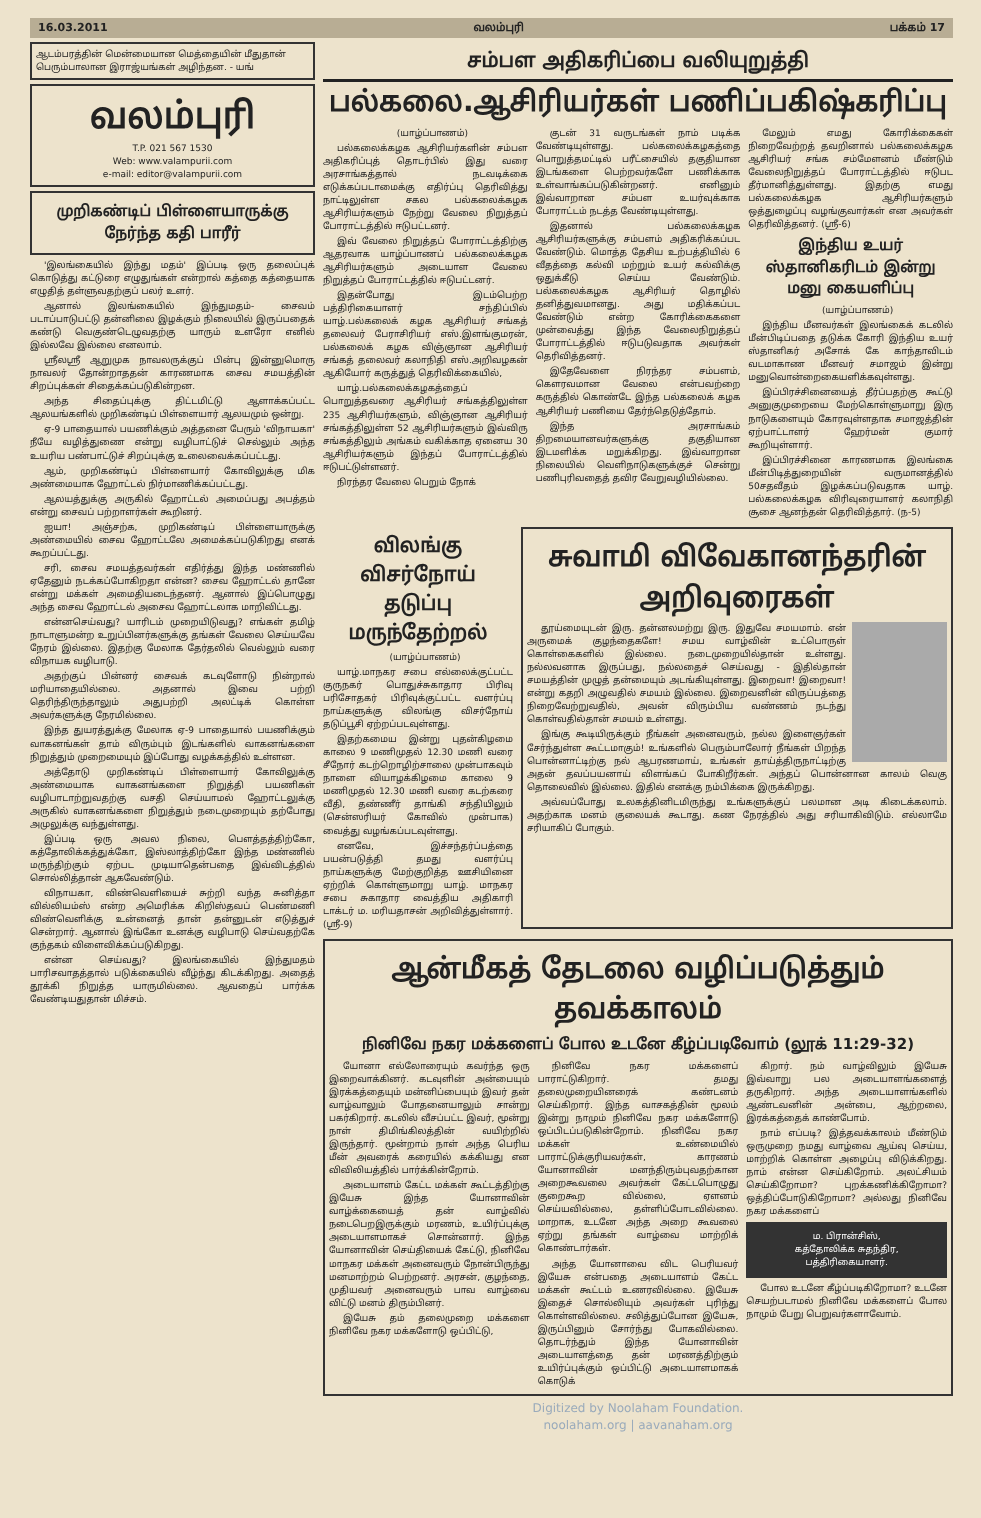16.03.2011 வலம்புரி பக்கம் 17
ஆடம்பரத்தின் மென்மையான மெத்தையின் மீதுதான் பெரும்பாலான இராஜ்யங்கள் அழிந்தன. - யங்
வலம்புரி
T.P. 021 567 1530
Web: www.valampurii.com
e-mail: editor@valampurii.com
முறிகண்டிப் பிள்ளையாருக்கு நேர்ந்த கதி பாரீர்
'இலங்கையில் இந்து மதம்' இப்படி ஒரு தலைப்புக் கொடுத்து கட்டுரை எழுதுங்கள் என்றால் கத்தை கத்தையாக எழுதித் தள்ளுவதற்குப் பலர் உளர்.
ஆனால் இலங்கையில் இந்துமதம்- சைவம் படாப்பாடுபட்டு தன்னிலை இழக்கும் நிலையில் இருப்பதைக் கண்டு வெகுண்டெழுவதற்கு யாரும் உளரோ எனில் இல்லவே இல்லை எனலாம்.
ஸ்ரீலஸ்ரீ ஆறுமுக நாவலருக்குப் பின்பு இன்னுமொரு நாவலர் தோன்றாததன் காரணமாக சைவ சமயத்தின் சிறப்புக்கள் சிதைக்கப்படுகின்றன.
அந்த சிதைப்புக்கு திட்டமிட்டு ஆளாக்கப்பட்ட ஆலயங்களில் முறிகண்டிப் பிள்ளையார் ஆலயமும் ஒன்று.
ஏ-9 பாதையால் பயணிக்கும் அத்தனை பேரும் 'விநாயகா' நீயே வழித்துணை என்று வழிபாட்டுச் செல்லும் அந்த உயரிய பண்பாட்டுச் சிறப்புக்கு உலைவைக்கப்பட்டது.
ஆம், முறிகண்டிப் பிள்ளையார் கோவிலுக்கு மிக அண்மையாக ஹோட்டல் நிர்மாணிக்கப்பட்டது.
ஆலயத்துக்கு அருகில் ஹோட்டல் அமைப்பது அபத்தம் என்று சைவப் பற்றாளர்கள் கூறினர்.
ஐயா! அஞ்சற்க, முறிகண்டிப் பிள்ளையாருக்கு அண்மையில் சைவ ஹோட்டலே அமைக்கப்படுகிறது எனக் கூறப்பட்டது.
சரி, சைவ சமயத்தவர்கள் எதிர்த்து இந்த மண்ணில் ஏதேனும் நடக்கப்போகிறதா என்ன? சைவ ஹோட்டல் தானே என்று மக்கள் அமைதியடைந்தனர். ஆனால் இப்பொழுது அந்த சைவ ஹோட்டல் அசைவ ஹோட்டலாக மாறிவிட்டது.
என்னசெய்வது? யாரிடம் முறையிடுவது? எங்கள் தமிழ் நாடாளுமன்ற உறுப்பினர்களுக்கு தங்கள் வேலை செய்யவே நேரம் இல்லை. இதற்கு மேலாக தேர்தலில் வெல்லும் வரை விநாயக வழிபாடு.
அதற்குப் பின்னர் சைவக் கடவுளோடு நின்றால் மரியாதையில்லை. அதனால் இவை பற்றி தெரிந்திருந்தாலும் அதுபற்றி அலட்டிக் கொள்ள அவர்களுக்கு நேரமில்லை.
இந்த துயரத்துக்கு மேலாக ஏ-9 பாதையால் பயணிக்கும் வாகனங்கள் தாம் விரும்பும் இடங்களில் வாகனங்களை நிறுத்தும் முறைமையும் இப்போது வழக்கத்தில் உள்ளன.
அத்தோடு முறிகண்டிப் பிள்ளையார் கோவிலுக்கு அண்மையாக வாகனங்களை நிறுத்தி பயணிகள் வழிபாடாற்றுவதற்கு வசதி செய்யாமல் ஹோட்டலுக்கு அருகில் வாகனங்களை நிறுத்தும் நடைமுறையும் தற்போது அமுலுக்கு வந்துள்ளது.
இப்படி ஒரு அவல நிலை, பௌத்தத்திற்கோ, கத்தோலிக்கத்துக்கோ, இஸ்லாத்திற்கோ இந்த மண்ணில் மருந்திற்கும் ஏற்பட முடியாதென்பதை இவ்விடத்தில் சொல்லித்தான் ஆகவேண்டும்.
விநாயகா, விண்வெளியைச் சுற்றி வந்த சுனித்தா வில்லியம்ஸ் என்ற அமெரிக்க கிறிஸ்தவப் பெண்மணி விண்வெளிக்கு உன்னைத் தான் தன்னுடன் எடுத்துச் சென்றார். ஆனால் இங்கோ உனக்கு வழிபாடு செய்வதற்கே குந்தகம் விளைவிக்கப்படுகிறது.
என்ன செய்வது? இலங்கையில் இந்துமதம் பாரிசவாதத்தால் படுக்கையில் வீழ்ந்து கிடக்கிறது. அதைத் தூக்கி நிறுத்த யாருமில்லை. ஆவதைப் பார்க்க வேண்டியதுதான் மிச்சம்.
சம்பள அதிகரிப்பை வலியுறுத்தி
பல்கலை.ஆசிரியர்கள் பணிப்பகிஷ்கரிப்பு
(யாழ்ப்பாணம்)
பல்கலைக்கழக ஆசிரியர்களின் சம்பள அதிகரிப்புத் தொடர்பில் இது வரை அரசாங்கத்தால் நடவடிக்கை எடுக்கப்படாமைக்கு எதிர்ப்பு தெரிவித்து நாட்டிலுள்ள சகல பல்கலைக்கழக ஆசிரியர்களும் நேற்று வேலை நிறுத்தப் போராட்டத்தில் ஈடுபட்டனர்.
இவ் வேலை நிறுத்தப் போராட்டத்திற்கு ஆதரவாக யாழ்ப்பாணப் பல்கலைக்கழக ஆசிரியர்களும் அடையாள வேலை நிறுத்தப் போராட்டத்தில் ஈடுபட்டனர்.
இதன்போது இடம்பெற்ற பத்திரிகையாளர் சந்திப்பில் யாழ்.பல்கலைக் கழக ஆசிரியர் சங்கத் தலைவர் பேராசிரியர் எஸ்.இளங்குமரன், பல்கலைக் கழக விஞ்ஞான ஆசிரியர் சங்கத் தலைவர் கலாநிதி எஸ்.அறிவழகன் ஆகியோர் கருத்துத் தெரிவிக்கையில்,
யாழ்.பல்கலைக்கழகத்தைப் பொறுத்தவரை ஆசிரியர் சங்கத்திலுள்ள 235 ஆசிரியர்களும், விஞ்ஞான ஆசிரியர் சங்கத்திலுள்ள 52 ஆசிரியர்களும் இவ்விரு சங்கத்திலும் அங்கம் வகிக்காத ஏனைய 30 ஆசிரியர்களும் இந்தப் போராட்டத்தில் ஈடுபட்டுள்ளனர்.
நிரந்தர வேலை பெறும் நோக்
குடன் 31 வருடங்கள் நாம் படிக்க வேண்டியுள்ளது. பல்கலைக்கழகத்தை பொறுத்தமட்டில் பரீட்சையில் தகுதியான இடங்களை பெற்றவர்களே பணிக்காக உள்வாங்கப்படுகின்றனர். எனினும் இவ்வாறான சம்பள உயர்வுக்காக போராட்டம் நடத்த வேண்டியுள்ளது.
இதனால் பல்கலைக்கழக ஆசிரியர்களுக்கு சம்பளம் அதிகரிக்கப்பட வேண்டும். மொத்த தேசிய உற்பத்தியில் 6 வீதத்தை கல்வி மற்றும் உயர் கல்விக்கு ஒதுக்கீடு செய்ய வேண்டும். பல்கலைக்கழக ஆசிரியர் தொழில் தனித்துவமானது. அது மதிக்கப்பட வேண்டும் என்ற கோரிக்கைகளை முன்வைத்து இந்த வேலைநிறுத்தப் போராட்டத்தில் ஈடுபடுவதாக அவர்கள் தெரிவித்தனர்.
இதேவேளை நிரந்தர சம்பளம், கௌரவமான வேலை என்பவற்றை கருத்தில் கொண்டே இந்த பல்கலைக் கழக ஆசிரியர் பணியை தேர்ந்தெடுத்தோம்.
இந்த அரசாங்கம் திறமையானவர்களுக்கு தகுதியான இடமளிக்க மறுக்கிறது. இவ்வாறான நிலையில் வெளிநாடுகளுக்குச் சென்று பணிபுரிவதைத் தவிர வேறுவழியில்லை.
மேலும் எமது கோரிக்கைகள் நிறைவேற்றத் தவறினால் பல்கலைக்கழக ஆசிரியர் சங்க சம்மேளனம் மீண்டும் வேலைநிறுத்தப் போராட்டத்தில் ஈடுபட தீர்மானித்துள்ளது. இதற்கு எமது பல்கலைக்கழக ஆசிரியர்களும் ஒத்துழைப்பு வழங்குவார்கள் என அவர்கள் தெரிவித்தனர். (ஸ்ரீ-6)
இந்திய உயர் ஸ்தானிகரிடம் இன்று மனு கையளிப்பு
(யாழ்ப்பாணம்)
இந்திய மீனவர்கள் இலங்கைக் கடலில் மீன்பிடிப்பதை தடுக்க கோரி இந்திய உயர் ஸ்தானிகர் அசோக் கே காந்தாவிடம் வடமாகாண மீனவர் சமாஜம் இன்று மனுவொன்றைகையளிக்கவுள்ளது.
இப்பிரச்சினையைத் தீர்ப்பதற்கு கூட்டு அனுகுமுறையை மேற்கொள்ளுமாறு இரு நாடுகளையும் கோரவுள்ளதாக சமாஜத்தின் ஏற்பாட்டாளர் ஹேர்மன் குமார் கூறியுள்ளார்.
இப்பிரச்சினை காரணமாக இலங்கை மீன்பிடித்துறையின் வருமானத்தில் 50சதவீதம் இழக்கப்படுவதாக யாழ். பல்கலைக்கழக விரிவுரையாளர் கலாநிதி சூசை ஆனந்தன் தெரிவித்தார். (ந-5)
விலங்கு விசர்நோய் தடுப்பு மருந்தேற்றல்
(யாழ்ப்பாணம்)
யாழ்.மாநகர சபை எல்லைக்குட்பட்ட குருநகர் பொதுச்சுகாதார பிரிவு பரிசோதகர் பிரிவுக்குட்பட்ட வளர்ப்பு நாய்களுக்கு விலங்கு விசர்நோய் தடுப்பூசி ஏற்றப்படவுள்ளது.
இதற்கமைய இன்று புதன்கிழமை காலை 9 மணிமுதல் 12.30 மணி வரை சீநோர் கடற்றொழிற்சாலை முன்பாகவும் நாளை வியாழக்கிழமை காலை 9 மணிமுதல் 12.30 மணி வரை கடற்கரை வீதி, தண்ணீர் தாங்கி சந்தியிலும் (சென்ஸரியர் கோவில் முன்பாக) வைத்து வழங்கப்படவுள்ளது.
எனவே, இச்சந்தர்ப்பத்தை பயன்படுத்தி தமது வளர்ப்பு நாய்களுக்கு மேற்குறித்த ஊசியினை ஏற்றிக் கொள்ளுமாறு யாழ். மாநகர சபை சுகாதார வைத்திய அதிகாரி டாக்டர் ம. மரியதாசன் அறிவித்துள்ளார். (ஸ்ரீ-9)
சுவாமி விவேகானந்தரின் அறிவுரைகள்
தூய்மையுடன் இரு. தன்னலமற்று இரு. இதுவே சமயமாம். என் அருமைக் குழந்தைகளே! சமய வாழ்வின் உட்பொருள் கொள்கைகளில் இல்லை. நடைமுறையில்தான் உள்ளது. நல்லவனாக இருப்பது, நல்லதைச் செய்வது - இதில்தான் சமயத்தின் முழுத் தன்மையும் அடங்கியுள்ளது. இறைவா! இறைவா! என்று கதறி அழுவதில் சமயம் இல்லை. இறைவனின் விருப்பத்தை நிறைவேற்றுவதில், அவன் விரும்பிய வண்ணம் நடந்து கொள்வதில்தான் சமயம் உள்ளது.
இங்கு கூடியிருக்கும் நீங்கள் அனைவரும், நல்ல இளைஞர்கள் சேர்ந்துள்ள கூட்டமாகும்! உங்களில் பெரும்பாலோர் நீங்கள் பிறந்த பொன்னாட்டிற்கு நல் ஆபரணமாய், உங்கள் தாய்த்திருநாட்டிற்கு அதன் தவப்பயனாய் விளங்கப் போகிறீர்கள். அந்தப் பொன்னான காலம் வெகு தொலைவில் இல்லை. இதில் எனக்கு நம்பிக்கை இருக்கிறது.
அவ்வப்போது உலகத்தினிடமிருந்து உங்களுக்குப் பலமான அடி கிடைக்கலாம். அதற்காக மனம் குலையக் கூடாது. கண நேரத்தில் அது சரியாகிவிடும். எல்லாமே சரியாகிப் போகும்.
ஆன்மீகத் தேடலை வழிப்படுத்தும் தவக்காலம்
நினிவே நகர மக்களைப் போல உடனே கீழ்ப்படிவோம் (லூக் 11:29-32)
யோனா எல்லோரையும் கவர்ந்த ஒரு இறைவாக்கினர். கடவுளின் அன்பையும் இரக்கத்தையும் மன்னிப்பையும் இவர் தன் வாழ்வாலும் போதனையாலும் சான்று பகர்கிறார். கடலில் வீசப்பட்ட இவர், மூன்று நாள் திமிங்கிலத்தின் வயிற்றில் இருந்தார். மூன்றாம் நாள் அந்த பெரிய மீன் அவரைக் கரையில் கக்கியது என விவிலியத்தில் பார்க்கின்றோம்.
அடையாளம் கேட்ட மக்கள் கூட்டத்திற்கு இயேசு இந்த யோனாவின் வாழ்க்கையைத் தன் வாழ்வில் நடைபெறஇருக்கும் மரணம், உயிர்ப்புக்கு அடையாளமாகச் சொன்னார். இந்த யோனாவின் செய்தியைக் கேட்டு, நினிவே மாநகர மக்கள் அனைவரும் நோன்பிருந்து மனமாற்றம் பெற்றனர். அரசன், குழந்தை, முதியவர் அனைவரும் பாவ வாழ்வை விட்டு மனம் திரும்பினர்.
இயேசு தம் தலைமுறை மக்களை நினிவே நகர மக்களோடு ஒப்பிட்டு,
நினிவே நகர மக்களைப் பாராட்டுகிறார். தமது தலைமுறையினரைக் கண்டனம் செய்கிறார். இந்த வாசகத்தின் மூலம் இன்று நாமும் நினிவே நகர மக்களோடு ஒப்பிடப்படுகின்றோம். நினிவே நகர மக்கள் உண்மையில் பாராட்டுக்குரியவர்கள், காரணம் யோனாவின் மனந்திரும்புவதற்கான அறைகூவலை அவர்கள் கேட்டபொழுது குறைகூற வில்லை, ஏளனம் செய்யவில்லை, தள்ளிப்போடவில்லை. மாறாக, உடனே அந்த அறை கூவலை ஏற்று தங்கள் வாழ்வை மாற்றிக் கொண்டார்கள்.
அந்த யோனாவை விட பெரியவர் இயேசு என்பதை அடையாளம் கேட்ட மக்கள் கூட்டம் உணரவில்லை. இயேசு இதைச் சொல்லியும் அவர்கள் புரிந்து கொள்ளவில்லை. சலித்துப்போன இயேசு, இருப்பினும் சோர்ந்து போகவில்லை. தொடர்ந்தும் இந்த யோனாவின் அடையாளத்தை தன் மரணத்திற்கும் உயிர்ப்புக்கும் ஒப்பிட்டு அடையாளமாகக் கொடுக்
கிறார். நம் வாழ்விலும் இயேசு இவ்வாறு பல அடையாளங்களைத் தருகிறார். அந்த அடையாளங்களில் ஆண்டவனின் அன்பை, ஆற்றலை, இரக்கத்தைக் காண்போம்.
நாம் எப்படி? இத்தவக்காலம் மீண்டும் ஒருமுறை நமது வாழ்வை ஆய்வு செய்ய, மாற்றிக் கொள்ள அழைப்பு விடுக்கிறது. நாம் என்ன செய்கிறோம். அலட்சியம் செய்கிறோமா? புறக்கணிக்கிறோமா? ஒத்திப்போடுகிறோமா? அல்லது நினிவே நகர மக்களைப்
ம. பிரான்சிஸ்,
கத்தோலிக்க சுதந்திர,
பத்திரிகையாளர்.
போல உடனே கீழ்ப்படிகிறோமா? உடனே செயற்படாமல் நினிவே மக்களைப் போல நாமும் பேறு பெறுவர்களாவோம்.
Digitized by Noolaham Foundation.
noolaham.org | aavanaham.org